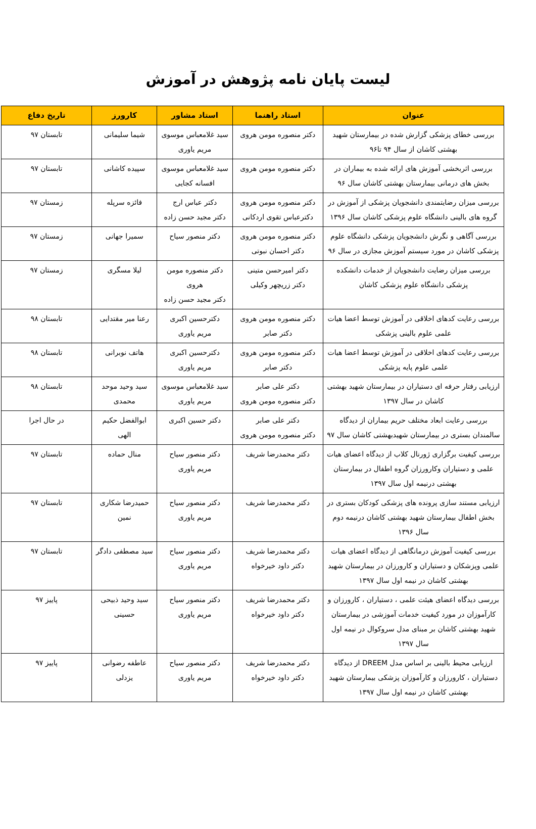لیست پایان نامه پژوهش در آموزش
| عنوان | استاد راهنما | استاد مشاور | کارورز | تاریخ دفاع |
| --- | --- | --- | --- | --- |
| بررسی خطای پزشکی گزارش شده در بیمارستان شهید بهشتی کاشان از سال ۹۴ تا۹۶ | دکتر منصوره مومن هروی | سید غلامعباس موسوی مریم یاوری | شیما سلیمانی | تابستان ۹۷ |
| بررسی اثربخشی آموزش های ارائه شده به بیماران در بخش های درمانی بیمارستان بهشتی کاشان سال ۹۶ | دکتر منصوره مومن هروی | سید غلامعباس موسوی افسانه کجایی | سپیده کاشانی | تابستان ۹۷ |
| بررسی میزان رضایتمندی دانشجویان پزشکی از آموزش در گروه های بالینی دانشگاه علوم پزشکی کاشان سال ۱۳۹۶ | دکتر منصوره مومن هروی دکترعباس تقوی اردکانی | دکتر عباس ارج دکتر مجید حسن زاده | فائزه سرپله | زمستان ۹۷ |
| بررسی آگاهی و نگرش دانشجویان پزشکی دانشگاه علوم پزشکی کاشان در مورد سیستم آموزش مجازی در سال ۹۶ | دکتر منصوره مومن هروی دکتر احسان نبوتی | دکتر منصور سیاح | سمیرا جهانی | زمستان ۹۷ |
| بررسی میزان رضایت دانشجویان از خدمات دانشکده پزشکی دانشگاه علوم پزشکی کاشان | دکتر امیرحسن متینی دکتر زریچهر وکیلی | دکتر منصوره مومن هروی دکتر مجید حسن زاده | لیلا مسگری | زمستان ۹۷ |
| بررسی رعایت کدهای اخلاقی در آموزش توسط اعضا هیات علمی علوم بالینی پزشکی | دکتر منصوره مومن هروی دکتر صابر | دکترحسین اکبری مریم یاوری | رعنا میر مقتدایی | تابستان ۹۸ |
| بررسی رعایت کدهای اخلاقی در آموزش توسط اعضا هیات علمی علوم پایه پزشکی | دکتر منصوره مومن هروی دکتر صابر | دکترحسین اکبری مریم یاوری | هاتف نوبرانی | تابستان ۹۸ |
| ارزیابی رفتار حرفه ای دستیاران در بیمارستان شهید بهشتی کاشان در سال ۱۳۹۷ | دکتر علی صابر دکتر منصوره مومن هروی | سید غلامعباس موسوی مریم یاوری | سید وحید موحد محمدی | تابستان ۹۸ |
| بررسی رعایت ابعاد مختلف حریم بیماران از دیدگاه سالمندان بستری در بیمارستان شهیدبهشتی کاشان سال ۹۷ | دکتر علی صابر دکتر منصوره مومن هروی | دکتر حسین اکبری | ابوالفضل حکیم الهی | در حال اجرا |
| بررسی کیفیت برگزاری ژورنال کلاب از دیدگاه اعضای هیات علمی و دستیاران وکارورزان گروه اطفال در بیمارستان بهشتی درنیمه اول سال ۱۳۹۷ | دکتر محمدرضا شریف | دکتر منصور سیاح مریم یاوری | منال حماده | تابستان ۹۷ |
| ارزیابی مستند سازی پرونده های پزشکی کودکان بستری در بخش اطفال بیمارستان شهید بهشتی کاشان درنیمه دوم سال ۱۳۹۶ | دکتر محمدرضا شریف | دکتر منصور سیاح مریم یاوری | حمیدرضا شکاری نمین | تابستان ۹۷ |
| بررسی کیفیت آموزش درمانگاهی از دیدگاه اعضای هیات علمی وپزشکان و دستیاران و کارورزان در بیمارستان شهید بهشتی کاشان در نیمه اول سال ۱۳۹۷ | دکتر محمدرضا شریف دکتر داود خیرخواه | دکتر منصور سیاح مریم یاوری | سید مصطفی دادگر | تابستان ۹۷ |
| بررسی دیدگاه اعضای هیئت علمی ، دستیاران ، کارورزان و کارآموزان در مورد کیفیت خدمات آموزشی در بیمارستان شهید بهشتی کاشان بر مبنای مدل سروکوال در نیمه اول سال ۱۳۹۷ | دکتر محمدرضا شریف دکتر داود خیرخواه | دکتر منصور سیاح مریم یاوری | سید وحید ذبیحی حسینی | پاییز ۹۷ |
| ارزیابی محیط بالینی بر اساس مدل DREEM از دیدگاه دستیاران ، کارورزان و کارآموزان پزشکی بیمارستان شهید بهشتی کاشان در نیمه اول سال ۱۳۹۷ | دکتر محمدرضا شریف دکتر داود خیرخواه | دکتر منصور سیاح مریم یاوری | عاطفه رضوانی یزدلی | پاییز ۹۷ |